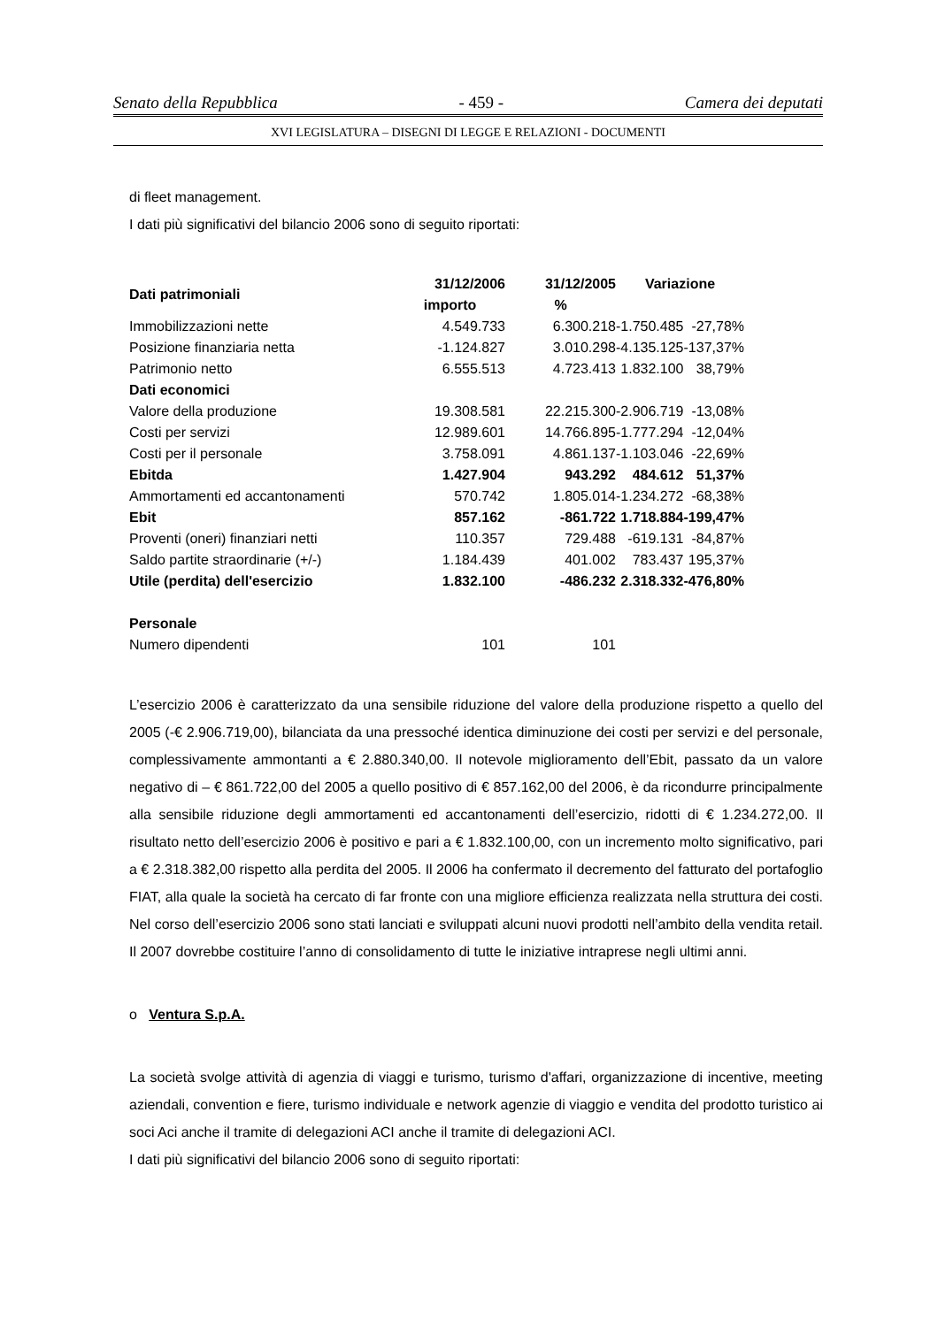Senato della Repubblica - 459 - Camera dei deputati
XVI LEGISLATURA – DISEGNI DI LEGGE E RELAZIONI - DOCUMENTI
di fleet management.
I dati più significativi del bilancio 2006 sono di seguito riportati:
| Dati patrimoniali | 31/12/2006 | 31/12/2005 | Variazione | |
| --- | --- | --- | --- | --- |
| | importo | % | | |
| Immobilizzazioni nette | 4.549.733 | 6.300.218 | -1.750.485 | -27,78% |
| Posizione finanziaria netta | -1.124.827 | 3.010.298 | -4.135.125 | -137,37% |
| Patrimonio netto | 6.555.513 | 4.723.413 | 1.832.100 | 38,79% |
| Dati economici | | | | |
| Valore della produzione | 19.308.581 | 22.215.300 | -2.906.719 | -13,08% |
| Costi per servizi | 12.989.601 | 14.766.895 | -1.777.294 | -12,04% |
| Costi per il personale | 3.758.091 | 4.861.137 | -1.103.046 | -22,69% |
| Ebitda | 1.427.904 | 943.292 | 484.612 | 51,37% |
| Ammortamenti ed accantonamenti | 570.742 | 1.805.014 | -1.234.272 | -68,38% |
| Ebit | 857.162 | -861.722 | 1.718.884 | -199,47% |
| Proventi (oneri) finanziari netti | 110.357 | 729.488 | -619.131 | -84,87% |
| Saldo partite straordinarie (+/-) | 1.184.439 | 401.002 | 783.437 | 195,37% |
| Utile (perdita) dell'esercizio | 1.832.100 | -486.232 | 2.318.332 | -476,80% |
| Personale | | | | |
| Numero dipendenti | 101 | 101 | | |
L’esercizio 2006 è caratterizzato da una sensibile riduzione del valore della produzione rispetto a quello del 2005 (-€ 2.906.719,00), bilanciata da una pressoché identica diminuzione dei costi per servizi e del personale, complessivamente ammontanti a € 2.880.340,00. Il notevole miglioramento dell’Ebit, passato da un valore negativo di – € 861.722,00 del 2005 a quello positivo di € 857.162,00 del 2006, è da ricondurre principalmente alla sensibile riduzione degli ammortamenti ed accantonamenti dell’esercizio, ridotti di € 1.234.272,00. Il risultato netto dell’esercizio 2006 è positivo e pari a € 1.832.100,00, con un incremento molto significativo, pari a € 2.318.382,00 rispetto alla perdita del 2005. Il 2006 ha confermato il decremento del fatturato del portafoglio FIAT, alla quale la società ha cercato di far fronte con una migliore efficienza realizzata nella struttura dei costi. Nel corso dell’esercizio 2006 sono stati lanciati e sviluppati alcuni nuovi prodotti nell’ambito della vendita retail. Il 2007 dovrebbe costituire l’anno di consolidamento di tutte le iniziative intraprese negli ultimi anni.
o Ventura S.p.A.
La società svolge attività di agenzia di viaggi e turismo, turismo d'affari, organizzazione di incentive, meeting aziendali, convention e fiere, turismo individuale e network agenzie di viaggio e vendita del prodotto turistico ai soci Aci anche il tramite di delegazioni ACI anche il tramite di delegazioni ACI.
I dati più significativi del bilancio 2006 sono di seguito riportati: